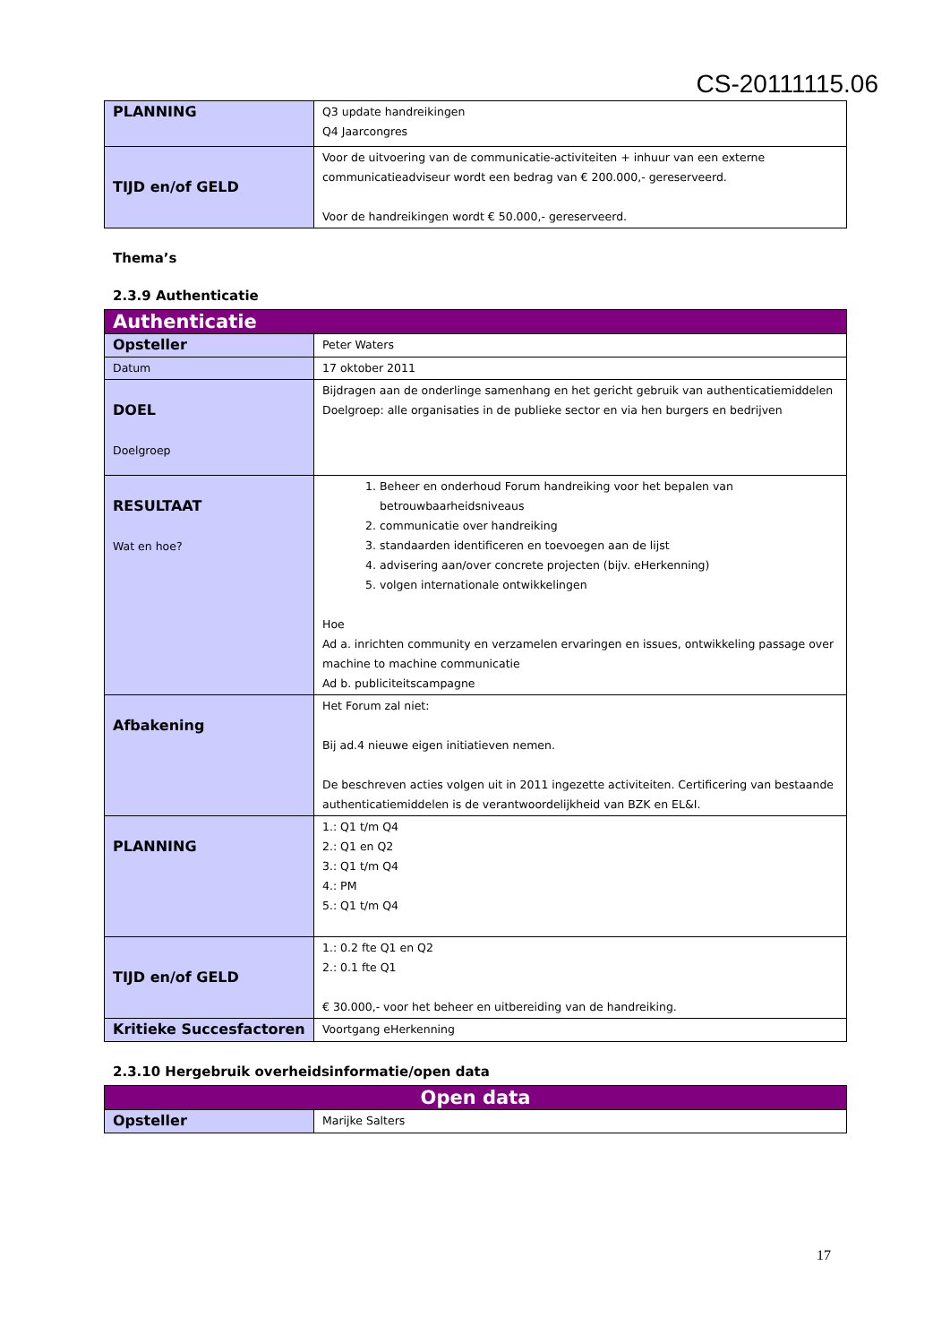CS-20111115.06
| PLANNING | Q3 update handreikingen Q4 Jaarcongres |
| TIJD en/of GELD | Voor de uitvoering van de communicatie-activiteiten + inhuur van een externe communicatieadviseur wordt een bedrag van € 200.000,- gereserveerd. Voor de handreikingen wordt € 50.000,- gereserveerd. |
Thema’s
2.3.9 Authenticatie
| Authenticatie | |
| Opsteller | Peter Waters |
| Datum | 17 oktober 2011 |
| DOEL Doelgroep | Bijdragen aan de onderlinge samenhang en het gericht gebruik van authenticatiemiddelen Doelgroep: alle organisaties in de publieke sector en via hen burgers en bedrijven |
| RESULTAAT Wat en hoe? | 1. Beheer en onderhoud Forum handreiking voor het bepalen van betrouwbaarheidsniveaus 2. communicatie over handreiking 3. standaarden identificeren en toevoegen aan de lijst 4. advisering aan/over concrete projecten (bijv. eHerkenning) 5. volgen internationale ontwikkelingen Hoe Ad a. inrichten community en verzamelen ervaringen en issues, ontwikkeling passage over machine to machine communicatie Ad b. publiciteitscampagne |
| Afbakening | Het Forum zal niet: Bij ad.4 nieuwe eigen initiatieven nemen. De beschreven acties volgen uit in 2011 ingezette activiteiten. Certificering van bestaande authenticatiemiddelen is de verantwoordelijkheid van BZK en EL&I. |
| PLANNING | 1.: Q1 t/m Q4 2.: Q1 en Q2 3.: Q1 t/m Q4 4.: PM 5.: Q1 t/m Q4 |
| TIJD en/of GELD | 1.: 0.2 fte Q1 en Q2 2.: 0.1 fte Q1 € 30.000,- voor het beheer en uitbereiding van de handreiking. |
| Kritieke Succesfactoren | Voortgang eHerkenning |
2.3.10 Hergebruik overheidsinformatie/open data
| Open data | |
| Opsteller | Marijke Salters |
17